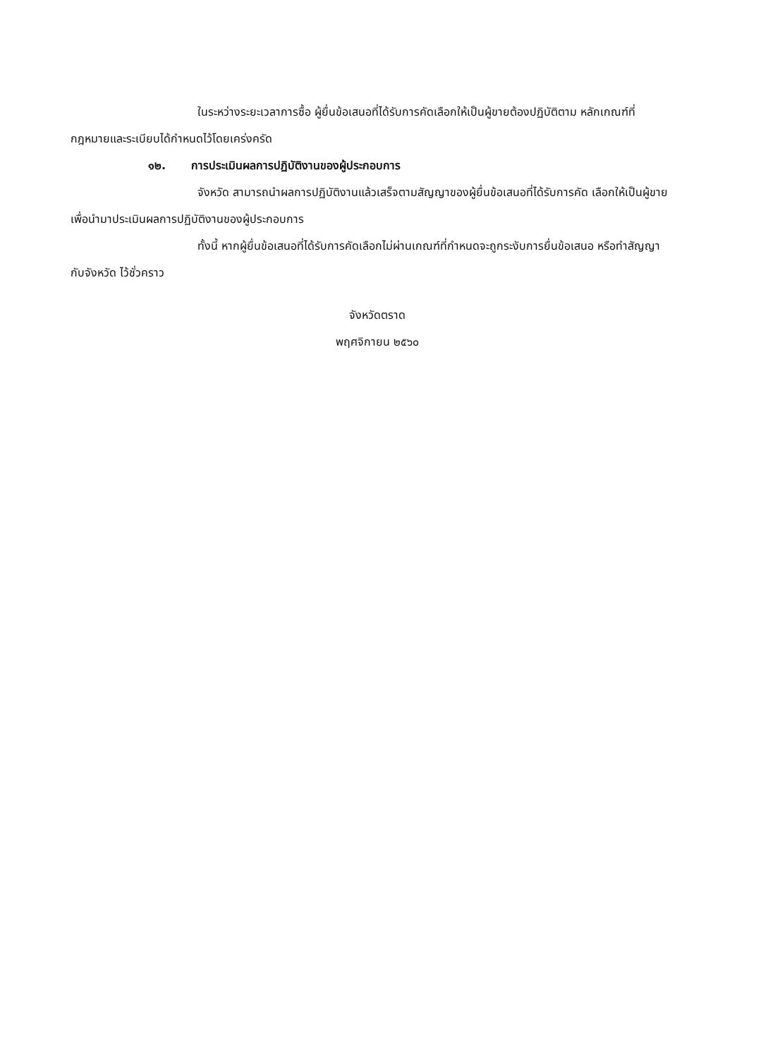ในระหว่างระยะเวลาการซื้อ ผู้ยื่นข้อเสนอที่ได้รับการคัดเลือกให้เป็นผู้ขายต้องปฏิบัติตาม หลักเกณฑ์ที่กฎหมายและระเบียบได้กำหนดไว้โดยเคร่งครัด
๑๒. การประเมินผลการปฏิบัติงานของผู้ประกอบการ
จังหวัด สามารถนำผลการปฏิบัติงานแล้วเสร็จตามสัญญาของผู้ยื่นข้อเสนอที่ได้รับการคัด เลือกให้เป็นผู้ขายเพื่อนำมาประเมินผลการปฏิบัติงานของผู้ประกอบการ
ทั้งนี้ หากผู้ยื่นข้อเสนอที่ได้รับการคัดเลือกไม่ผ่านเกณฑ์ที่กำหนดจะถูกระงับการยื่นข้อเสนอ หรือทำสัญญากับจังหวัด ไว้ชั่วคราว
จังหวัดตราด
พฤศจิกายน ๒๕๖๐